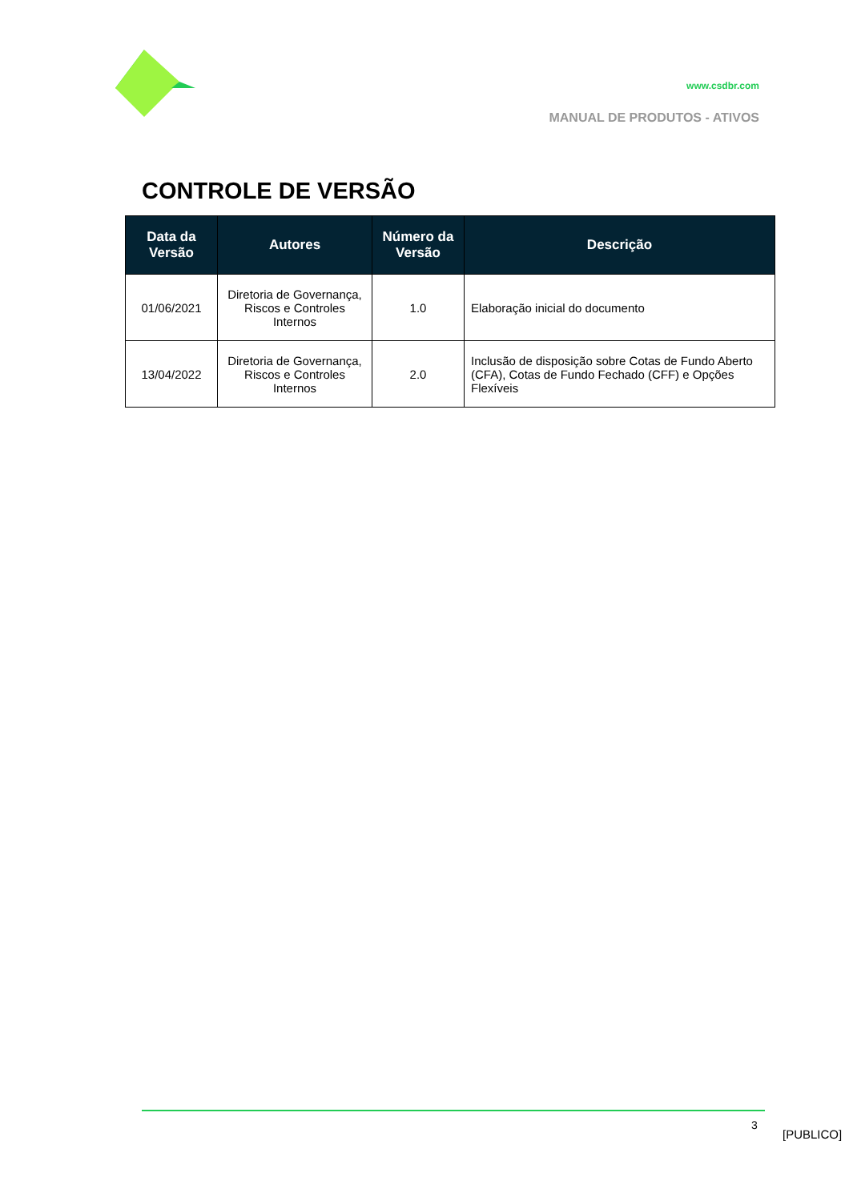www.csdbr.com
MANUAL DE PRODUTOS - ATIVOS
CONTROLE DE VERSÃO
| Data da Versão | Autores | Número da Versão | Descrição |
| --- | --- | --- | --- |
| 01/06/2021 | Diretoria de Governança, Riscos e Controles Internos | 1.0 | Elaboração inicial do documento |
| 13/04/2022 | Diretoria de Governança, Riscos e Controles Internos | 2.0 | Inclusão de disposição sobre Cotas de Fundo Aberto (CFA), Cotas de Fundo Fechado (CFF) e Opções Flexíveis |
3
[PUBLICO]